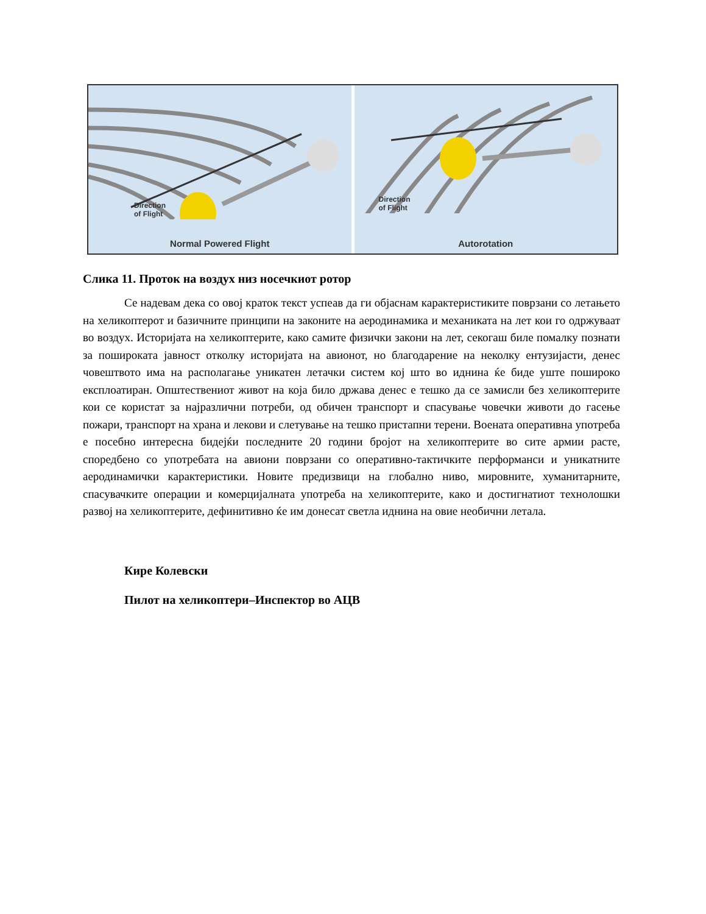Direction
of Flight
Normal Powered Flight
Direction
of Flight
Autorotation
Слика 11. Проток на воздух низ носечкиот ротор
Се надевам дека со овој краток текст успеав да ги објаснам карактеристиките поврзани со летањето на хеликоптерот и базичните принципи на законите на аеродинамика и механиката на лет кои го одржуваат во воздух. Историјата на хеликоптерите, како самите физички закони на лет, секогаш биле помалку познати за пошироката јавност отколку историјата на авионот, но благодарение на неколку ентузијасти, денес човештвото има на располагање уникатен летачки систем кој што во иднина ќе биде уште пошироко експлоатиран. Општествениот живот на која било држава денес е тешко да се замисли без хеликоптерите кои се користат за најразлични потреби, од обичен транспорт и спасување човечки животи до гасење пожари, транспорт на храна и лекови и слетување на тешко пристапни терени. Воената оперативна употреба е посебно интересна бидејќи последните 20 години бројот на хеликоптерите во сите армии расте, споредбено со употребата на авиони поврзани со оперативно-тактичките перформанси и уникатните аеродинамички карактеристики. Новите предизвици на глобално ниво, мировните, хуманитарните, спасувачките операции и комерцијалната употреба на хеликоптерите, како и достигнатиот технолошки развој на хеликоптерите, дефинитивно ќе им донесат светла иднина на овие необични летала.
Кире Колевски
Пилот на хеликоптери–Инспектор во АЦВ